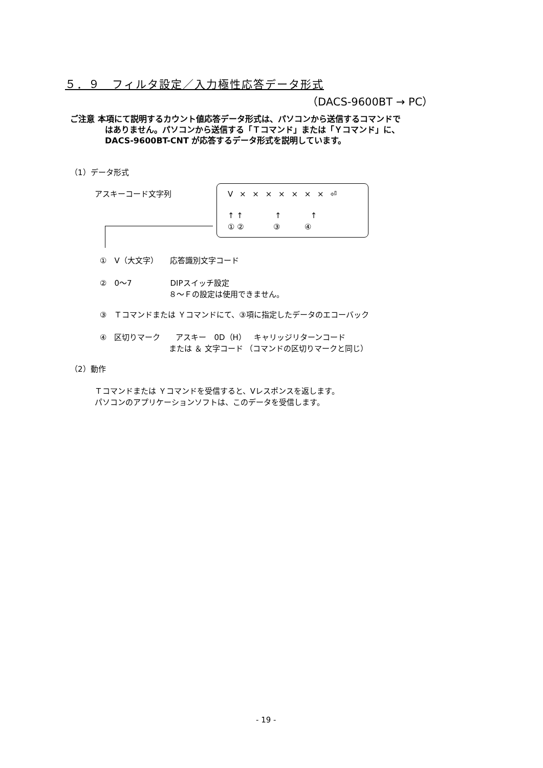５．９　フィルタ設定／入力極性応答データ形式
（DACS-9600BT → PC）
ご注意 本項にて説明するカウント値応答データ形式は、パソコンから送信するコマンドで
はありません。パソコンから送信する「Ｔコマンド」または「Ｙコマンド」に、
DACS-9600BT-CNT が応答するデータ形式を説明しています。
（1）データ形式
アスキーコード文字列 V × × × × × × × ⏎
↑ ↑ ↑ ↑
① ② ③ ④
①　V（大文字）　　応答識別文字コード
②　0～7　　　　　DIPスイッチ設定
　　　　　　　　　８～Ｆの設定は使用できません。
③　Ｔコマンドまたは Ｙコマンドにて、③項に指定したデータのエコーバック
④　区切りマーク　　アスキー　0D（H）　キャリッジリターンコード
　　　　　　　　　または ＆ 文字コード （コマンドの区切りマークと同じ）
（2）動作
Ｔコマンドまたは Ｙコマンドを受信すると、Vレスポンスを返します。
パソコンのアプリケーションソフトは、このデータを受信します。
- 19 -